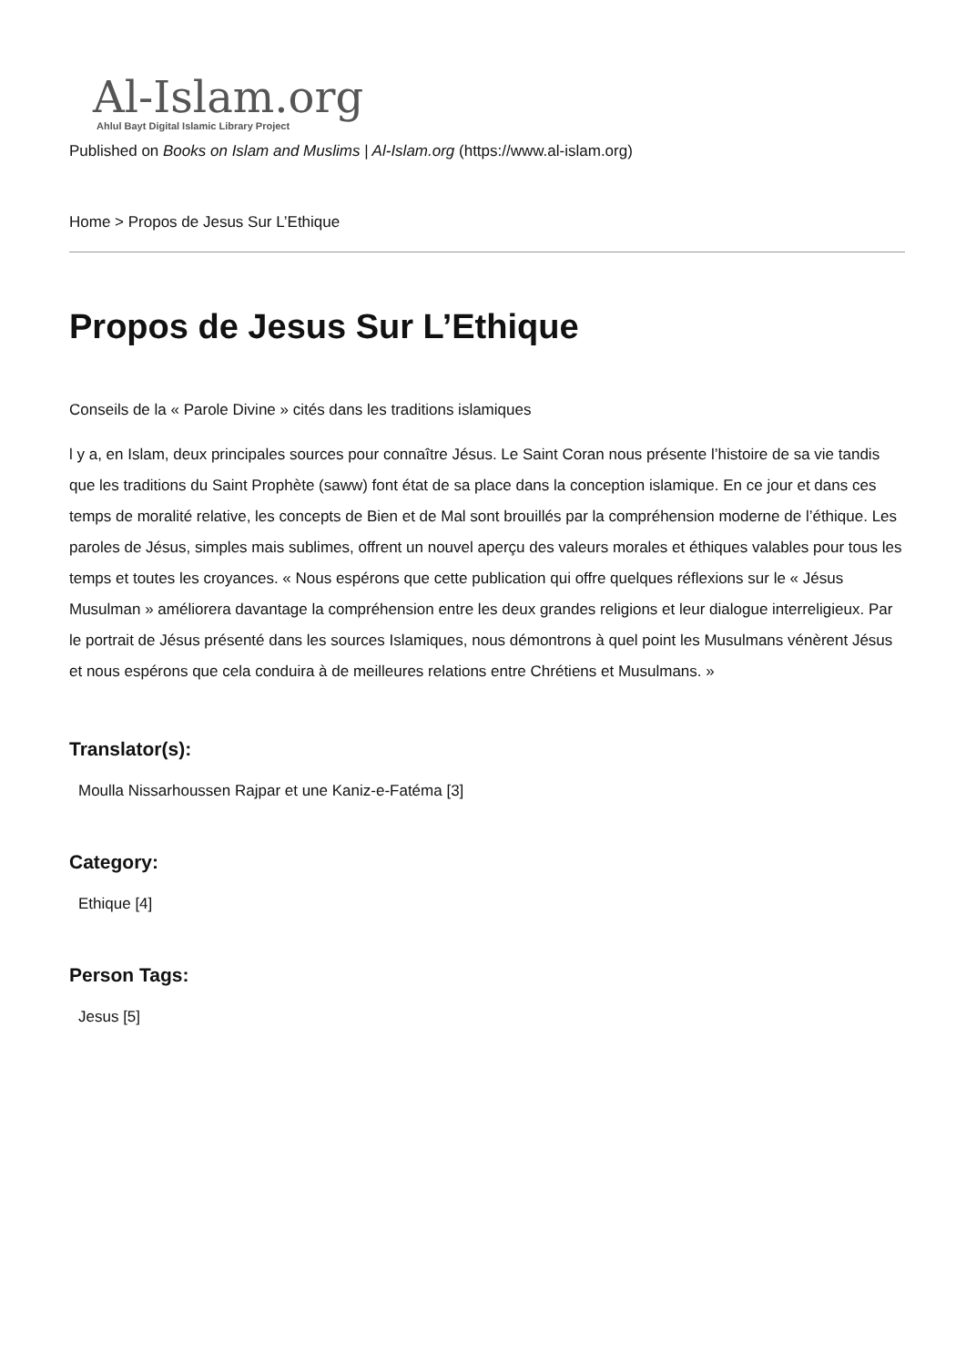Al-Islam.org
Ahlul Bayt Digital Islamic Library Project
Published on Books on Islam and Muslims | Al-Islam.org (https://www.al-islam.org)
Home > Propos de Jesus Sur L’Ethique
Propos de Jesus Sur L’Ethique
Conseils de la « Parole Divine » cités dans les traditions islamiques
l y a, en Islam, deux principales sources pour connaître Jésus. Le Saint Coran nous présente l’histoire de sa vie tandis que les traditions du Saint Prophète (saww) font état de sa place dans la conception islamique. En ce jour et dans ces temps de moralité relative, les concepts de Bien et de Mal sont brouillés par la compréhension moderne de l’éthique. Les paroles de Jésus, simples mais sublimes, offrent un nouvel aperçu des valeurs morales et éthiques valables pour tous les temps et toutes les croyances. « Nous espérons que cette publication qui offre quelques réflexions sur le « Jésus Musulman » améliorera davantage la compréhension entre les deux grandes religions et leur dialogue interreligieux. Par le portrait de Jésus présenté dans les sources Islamiques, nous démontrons à quel point les Musulmans vénèrent Jésus et nous espérons que cela conduira à de meilleures relations entre Chrétiens et Musulmans. »
Translator(s):
Moulla Nissarhoussen Rajpar et une Kaniz-e-Fatéma [3]
Category:
Ethique [4]
Person Tags:
Jesus [5]